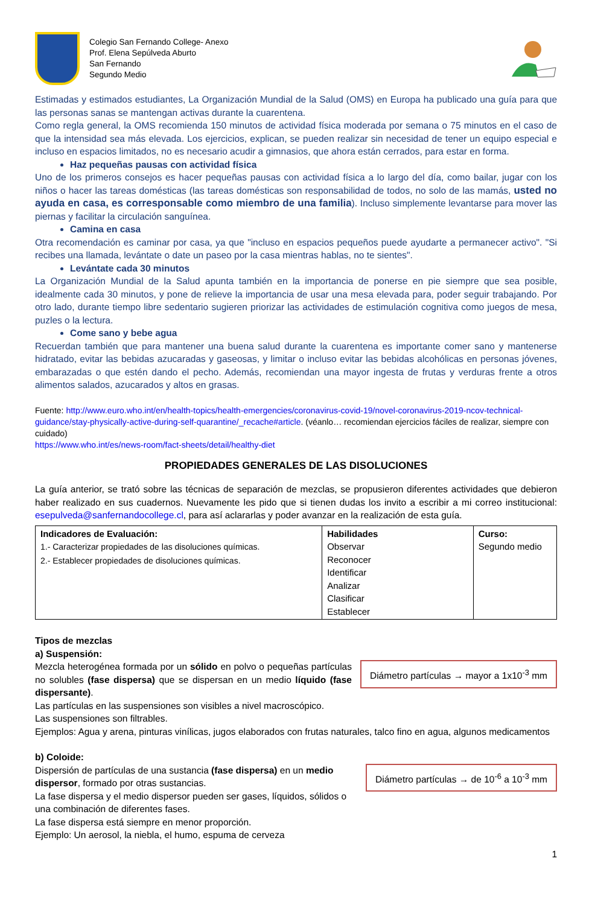Colegio San Fernando College- Anexo
Prof. Elena Sepúlveda Aburto
San Fernando
Segundo Medio
Estimadas y estimados estudiantes, La Organización Mundial de la Salud (OMS) en Europa ha publicado una guía para que las personas sanas se mantengan activas durante la cuarentena.
Como regla general, la OMS recomienda 150 minutos de actividad física moderada por semana o 75 minutos en el caso de que la intensidad sea más elevada. Los ejercicios, explican, se pueden realizar sin necesidad de tener un equipo especial e incluso en espacios limitados, no es necesario acudir a gimnasios, que ahora están cerrados, para estar en forma.
Haz pequeñas pausas con actividad física
Uno de los primeros consejos es hacer pequeñas pausas con actividad física a lo largo del día, como bailar, jugar con los niños o hacer las tareas domésticas (las tareas domésticas son responsabilidad de todos, no solo de las mamás, usted no ayuda en casa, es corresponsable como miembro de una familia). Incluso simplemente levantarse para mover las piernas y facilitar la circulación sanguínea.
Camina en casa
Otra recomendación es caminar por casa, ya que "incluso en espacios pequeños puede ayudarte a permanecer activo". "Si recibes una llamada, levántate o date un paseo por la casa mientras hablas, no te sientes".
Levántate cada 30 minutos
La Organización Mundial de la Salud apunta también en la importancia de ponerse en pie siempre que sea posible, idealmente cada 30 minutos, y pone de relieve la importancia de usar una mesa elevada para, poder seguir trabajando. Por otro lado, durante tiempo libre sedentario sugieren priorizar las actividades de estimulación cognitiva como juegos de mesa, puzles o la lectura.
Come sano y bebe agua
Recuerdan también que para mantener una buena salud durante la cuarentena es importante comer sano y mantenerse hidratado, evitar las bebidas azucaradas y gaseosas, y limitar o incluso evitar las bebidas alcohólicas en personas jóvenes, embarazadas o que estén dando el pecho. Además, recomiendan una mayor ingesta de frutas y verduras frente a otros alimentos salados, azucarados y altos en grasas.
Fuente: http://www.euro.who.int/en/health-topics/health-emergencies/coronavirus-covid-19/novel-coronavirus-2019-ncov-technical-guidance/stay-physically-active-during-self-quarantine/_recache#article. (véanlo… recomiendan ejercicios fáciles de realizar, siempre con cuidado)
https://www.who.int/es/news-room/fact-sheets/detail/healthy-diet
PROPIEDADES GENERALES DE LAS DISOLUCIONES
La guía anterior, se trató sobre las técnicas de separación de mezclas, se propusieron diferentes actividades que debieron haber realizado en sus cuadernos. Nuevamente les pido que si tienen dudas los invito a escribir a mi correo institucional: esepulveda@sanfernandocollege.cl, para así aclararlas y poder avanzar en la realización de esta guía.
| Indicadores de Evaluación: 1.- Caracterizar propiedades de las disoluciones químicas. 2.- Establecer propiedades de disoluciones químicas. | Habilidades Observar Reconocer Identificar Analizar Clasificar Establecer | Curso: Segundo medio |
Tipos de mezclas
a) Suspensión:
Diámetro partículas → mayor a 1x10<sup>-3</sup> mm
Mezcla heterogénea formada por un sólido en polvo o pequeñas partículas no solubles (fase dispersa) que se dispersan en un medio líquido (fase dispersante).
Las partículas en las suspensiones son visibles a nivel macroscópico.
Las suspensiones son filtrables.
Ejemplos: Agua y arena, pinturas vinílicas, jugos elaborados con frutas naturales, talco fino en agua, algunos medicamentos
b) Coloide:
Diámetro partículas → de 10<sup>-6</sup> a 10<sup>-3</sup> mm
Dispersión de partículas de una sustancia (fase dispersa) en un medio dispersor, formado por otras sustancias.
La fase dispersa y el medio dispersor pueden ser gases, líquidos, sólidos o una combinación de diferentes fases.
La fase dispersa está siempre en menor proporción.
Ejemplo: Un aerosol, la niebla, el humo, espuma de cerveza
1